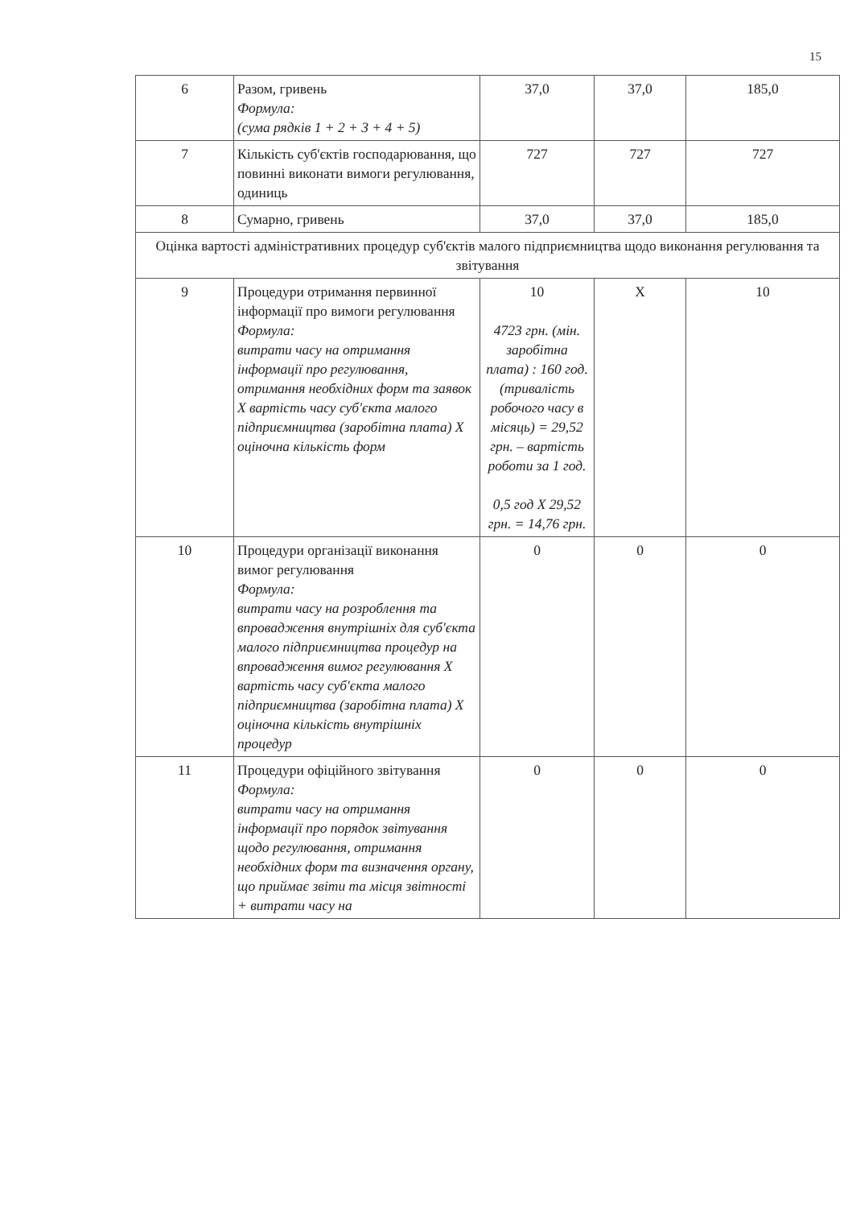15
| 6 | Разом, гривень Формула: (сума рядків 1 + 2 + 3 + 4 + 5) | 37,0 | 37,0 | 185,0 |
| 7 | Кількість суб'єктів господарювання, що повинні виконати вимоги регулювання, одиниць | 727 | 727 | 727 |
| 8 | Сумарно, гривень | 37,0 | 37,0 | 185,0 |
| Оцінка вартості адміністративних процедур суб'єктів малого підприємництва щодо виконання регулювання та звітування | | | | |
| 9 | Процедури отримання первинної інформації про вимоги регулювання Формула: витрати часу на отримання інформації про регулювання, отримання необхідних форм та заявок Х вартість часу суб'єкта малого підприємництва (заробітна плата) Х оціночна кількість форм | 10 4723 грн. (мін. заробітна плата) : 160 год. (тривалість робочого часу в місяць) = 29,52 грн. – вартість роботи за 1 год. 0,5 год Х 29,52 грн. = 14,76 грн. | Х | 10 |
| 10 | Процедури організації виконання вимог регулювання Формула: витрати часу на розроблення та впровадження внутрішніх для суб'єкта малого підприємництва процедур на впровадження вимог регулювання Х вартість часу суб'єкта малого підприємництва (заробітна плата) Х оціночна кількість внутрішніх процедур | 0 | 0 | 0 |
| 11 | Процедури офіційного звітування Формула: витрати часу на отримання інформації про порядок звітування щодо регулювання, отримання необхідних форм та визначення органу, що приймає звіти та місця звітності + витрати часу на | 0 | 0 | 0 |